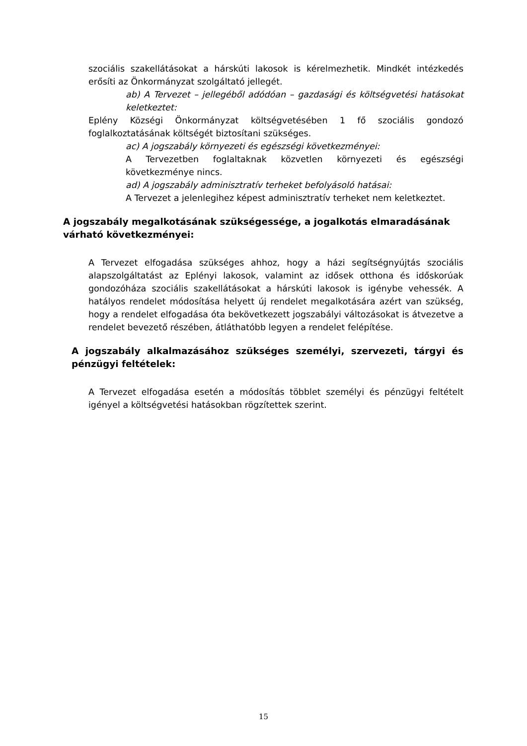szociális szakellátásokat a hárskúti lakosok is kérelmezhetik. Mindkét intézkedés erősíti az Önkormányzat szolgáltató jellegét.
ab) A Tervezet – jellegéből adódóan – gazdasági és költségvetési hatásokat keletkeztet:
Eplény Községi Önkormányzat költségvetésében 1 fő szociális gondozó foglalkoztatásának költségét biztosítani szükséges.
ac) A jogszabály környezeti és egészségi következményei:
A Tervezetben foglaltaknak közvetlen környezeti és egészségi következménye nincs.
ad) A jogszabály adminisztratív terheket befolyásoló hatásai:
A Tervezet a jelenlegihez képest adminisztratív terheket nem keletkeztet.
A jogszabály megalkotásának szükségessége, a jogalkotás elmaradásának várható következményei:
A Tervezet elfogadása szükséges ahhoz, hogy a házi segítségnyújtás szociális alapszolgáltatást az Eplényi lakosok, valamint az idősek otthona és időskorúak gondozóháza szociális szakellátásokat a hárskúti lakosok is igénybe vehessék. A hatályos rendelet módosítása helyett új rendelet megalkotására azért van szükség, hogy a rendelet elfogadása óta bekövetkezett jogszabályi változásokat is átvezetve a rendelet bevezető részében, átláthatóbb legyen a rendelet felépítése.
A jogszabály alkalmazásához szükséges személyi, szervezeti, tárgyi és pénzügyi feltételek:
A Tervezet elfogadása esetén a módosítás többlet személyi és pénzügyi feltételt igényel a költségvetési hatásokban rögzítettek szerint.
15